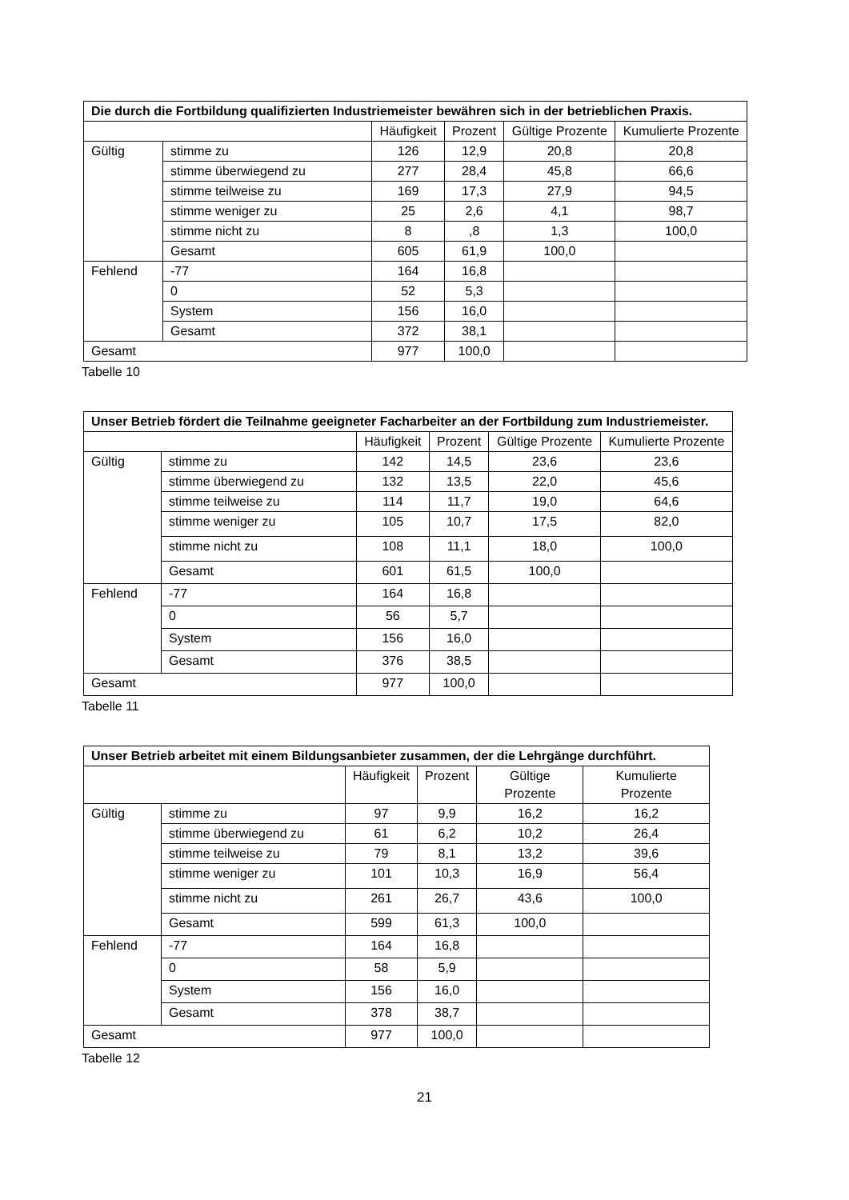| Die durch die Fortbildung qualifizierten Industriemeister bewähren sich in der betrieblichen Praxis. | | | | | |
| --- | --- | --- | --- | --- | --- |
| | | Häufigkeit | Prozent | Gültige Prozente | Kumulierte Prozente |
| Gültig | stimme zu | 126 | 12,9 | 20,8 | 20,8 |
| | stimme überwiegend zu | 277 | 28,4 | 45,8 | 66,6 |
| | stimme teilweise zu | 169 | 17,3 | 27,9 | 94,5 |
| | stimme weniger zu | 25 | 2,6 | 4,1 | 98,7 |
| | stimme nicht zu | 8 | ,8 | 1,3 | 100,0 |
| | Gesamt | 605 | 61,9 | 100,0 | |
| Fehlend | -77 | 164 | 16,8 | | |
| | 0 | 52 | 5,3 | | |
| | System | 156 | 16,0 | | |
| | Gesamt | 372 | 38,1 | | |
| Gesamt | | 977 | 100,0 | | |
Tabelle 10
| Unser Betrieb fördert die Teilnahme geeigneter Facharbeiter an der Fortbildung zum Industriemeister. | | | | | |
| --- | --- | --- | --- | --- | --- |
| | | Häufigkeit | Prozent | Gültige Prozente | Kumulierte Prozente |
| Gültig | stimme zu | 142 | 14,5 | 23,6 | 23,6 |
| | stimme überwiegend zu | 132 | 13,5 | 22,0 | 45,6 |
| | stimme teilweise zu | 114 | 11,7 | 19,0 | 64,6 |
| | stimme weniger zu | 105 | 10,7 | 17,5 | 82,0 |
| | stimme nicht zu | 108 | 11,1 | 18,0 | 100,0 |
| | Gesamt | 601 | 61,5 | 100,0 | |
| Fehlend | -77 | 164 | 16,8 | | |
| | 0 | 56 | 5,7 | | |
| | System | 156 | 16,0 | | |
| | Gesamt | 376 | 38,5 | | |
| Gesamt | | 977 | 100,0 | | |
Tabelle 11
| Unser Betrieb arbeitet mit einem Bildungsanbieter zusammen, der die Lehrgänge durchführt. | | | | | |
| --- | --- | --- | --- | --- | --- |
| | | Häufigkeit | Prozent | Gültige Prozente | Kumulierte Prozente |
| Gültig | stimme zu | 97 | 9,9 | 16,2 | 16,2 |
| | stimme überwiegend zu | 61 | 6,2 | 10,2 | 26,4 |
| | stimme teilweise zu | 79 | 8,1 | 13,2 | 39,6 |
| | stimme weniger zu | 101 | 10,3 | 16,9 | 56,4 |
| | stimme nicht zu | 261 | 26,7 | 43,6 | 100,0 |
| | Gesamt | 599 | 61,3 | 100,0 | |
| Fehlend | -77 | 164 | 16,8 | | |
| | 0 | 58 | 5,9 | | |
| | System | 156 | 16,0 | | |
| | Gesamt | 378 | 38,7 | | |
| Gesamt | | 977 | 100,0 | | |
Tabelle 12
21